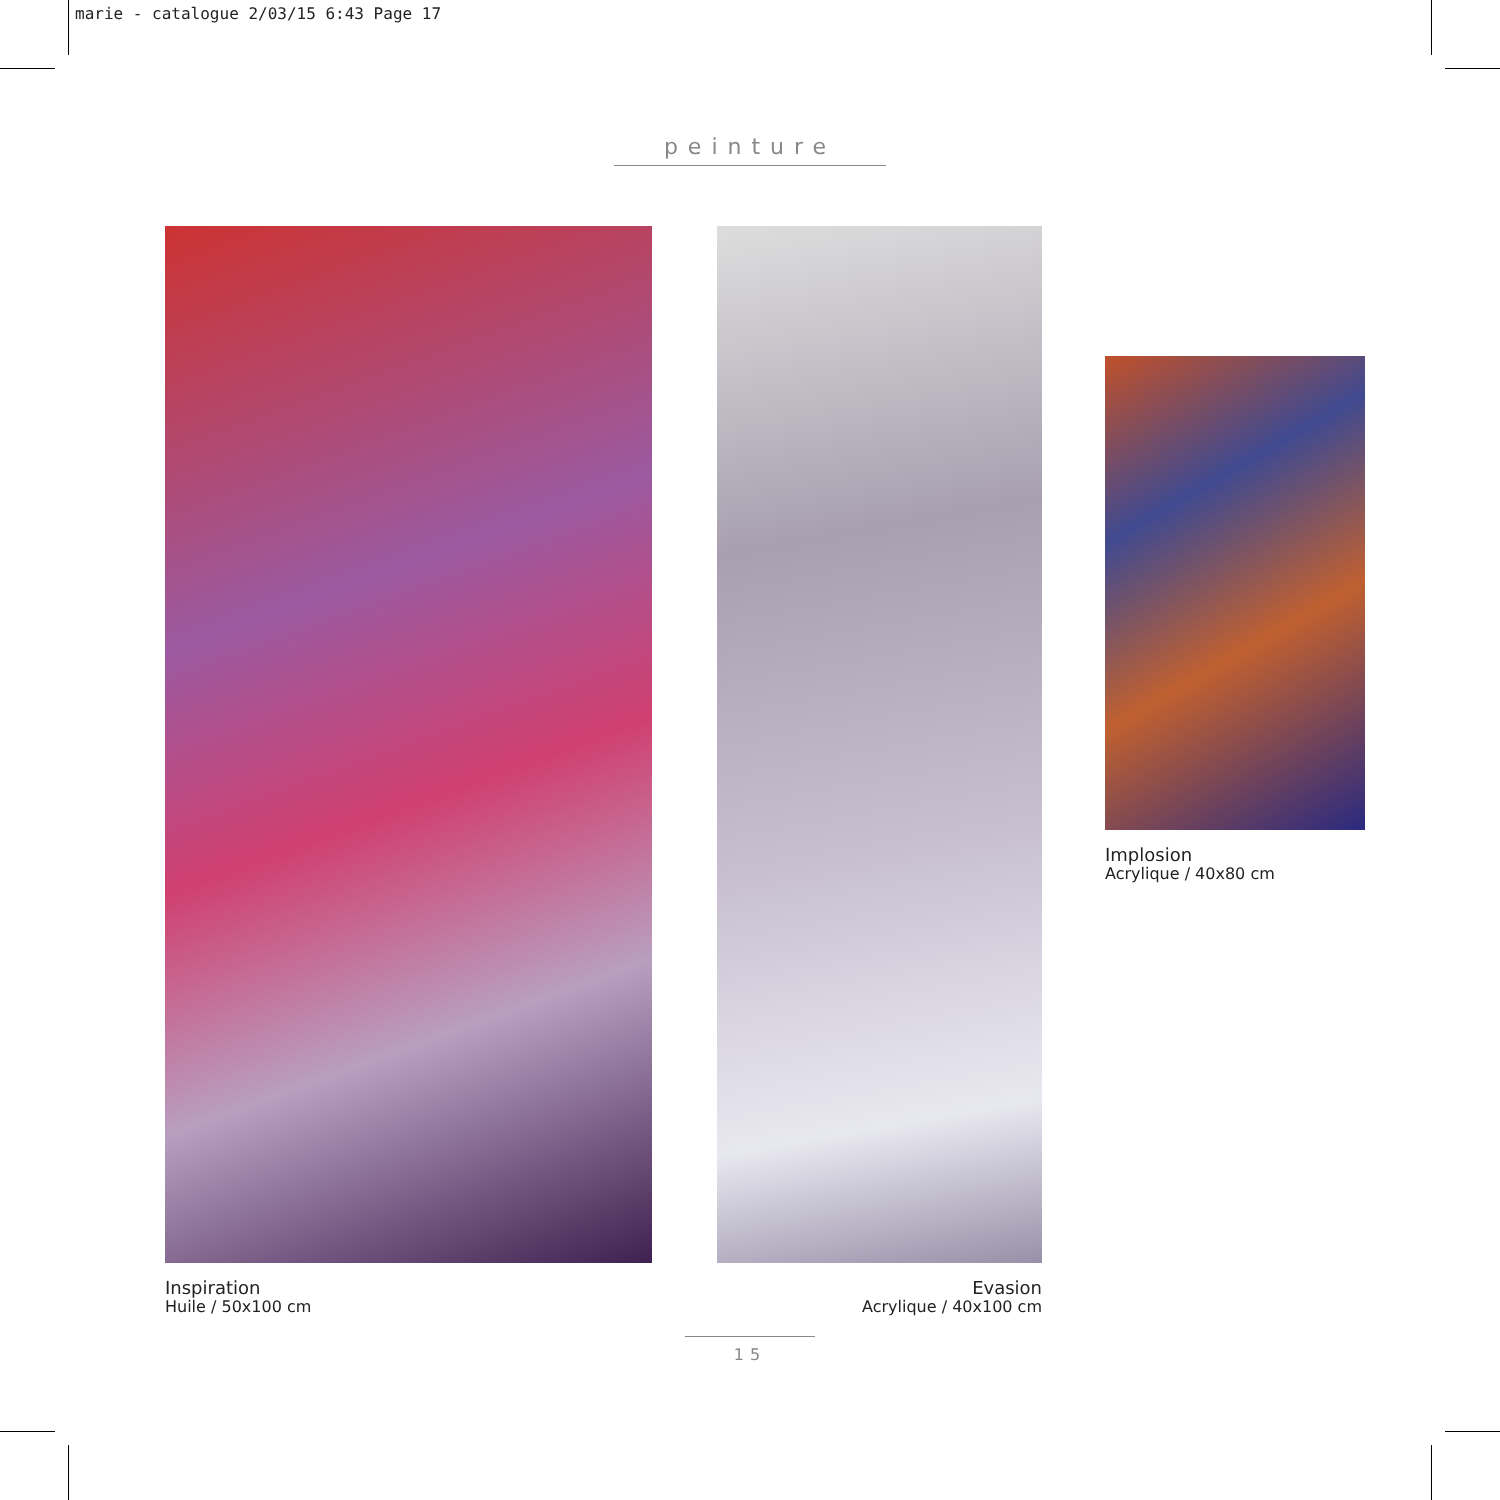marie - catalogue 2/03/15 6:43 Page 17
peinture
Inspiration
Huile / 50x100 cm
Evasion
Acrylique / 40x100 cm
Implosion
Acrylique / 40x80 cm
15